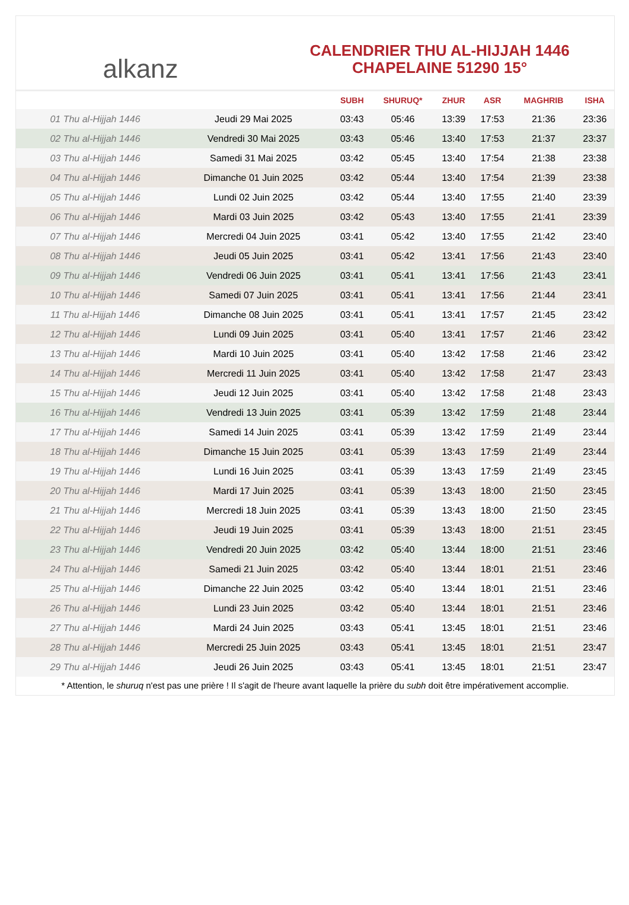alkanz
CALENDRIER THU AL-HIJJAH 1446
CHAPELAINE 51290 15°
| | | SUBH | SHURUQ* | ZHUR | ASR | MAGHRIB | ISHA |
| --- | --- | --- | --- | --- | --- | --- | --- |
| 01 Thu al-Hijjah 1446 | Jeudi 29 Mai 2025 | 03:43 | 05:46 | 13:39 | 17:53 | 21:36 | 23:36 |
| 02 Thu al-Hijjah 1446 | Vendredi 30 Mai 2025 | 03:43 | 05:46 | 13:40 | 17:53 | 21:37 | 23:37 |
| 03 Thu al-Hijjah 1446 | Samedi 31 Mai 2025 | 03:42 | 05:45 | 13:40 | 17:54 | 21:38 | 23:38 |
| 04 Thu al-Hijjah 1446 | Dimanche 01 Juin 2025 | 03:42 | 05:44 | 13:40 | 17:54 | 21:39 | 23:38 |
| 05 Thu al-Hijjah 1446 | Lundi 02 Juin 2025 | 03:42 | 05:44 | 13:40 | 17:55 | 21:40 | 23:39 |
| 06 Thu al-Hijjah 1446 | Mardi 03 Juin 2025 | 03:42 | 05:43 | 13:40 | 17:55 | 21:41 | 23:39 |
| 07 Thu al-Hijjah 1446 | Mercredi 04 Juin 2025 | 03:41 | 05:42 | 13:40 | 17:55 | 21:42 | 23:40 |
| 08 Thu al-Hijjah 1446 | Jeudi 05 Juin 2025 | 03:41 | 05:42 | 13:41 | 17:56 | 21:43 | 23:40 |
| 09 Thu al-Hijjah 1446 | Vendredi 06 Juin 2025 | 03:41 | 05:41 | 13:41 | 17:56 | 21:43 | 23:41 |
| 10 Thu al-Hijjah 1446 | Samedi 07 Juin 2025 | 03:41 | 05:41 | 13:41 | 17:56 | 21:44 | 23:41 |
| 11 Thu al-Hijjah 1446 | Dimanche 08 Juin 2025 | 03:41 | 05:41 | 13:41 | 17:57 | 21:45 | 23:42 |
| 12 Thu al-Hijjah 1446 | Lundi 09 Juin 2025 | 03:41 | 05:40 | 13:41 | 17:57 | 21:46 | 23:42 |
| 13 Thu al-Hijjah 1446 | Mardi 10 Juin 2025 | 03:41 | 05:40 | 13:42 | 17:58 | 21:46 | 23:42 |
| 14 Thu al-Hijjah 1446 | Mercredi 11 Juin 2025 | 03:41 | 05:40 | 13:42 | 17:58 | 21:47 | 23:43 |
| 15 Thu al-Hijjah 1446 | Jeudi 12 Juin 2025 | 03:41 | 05:40 | 13:42 | 17:58 | 21:48 | 23:43 |
| 16 Thu al-Hijjah 1446 | Vendredi 13 Juin 2025 | 03:41 | 05:39 | 13:42 | 17:59 | 21:48 | 23:44 |
| 17 Thu al-Hijjah 1446 | Samedi 14 Juin 2025 | 03:41 | 05:39 | 13:42 | 17:59 | 21:49 | 23:44 |
| 18 Thu al-Hijjah 1446 | Dimanche 15 Juin 2025 | 03:41 | 05:39 | 13:43 | 17:59 | 21:49 | 23:44 |
| 19 Thu al-Hijjah 1446 | Lundi 16 Juin 2025 | 03:41 | 05:39 | 13:43 | 17:59 | 21:49 | 23:45 |
| 20 Thu al-Hijjah 1446 | Mardi 17 Juin 2025 | 03:41 | 05:39 | 13:43 | 18:00 | 21:50 | 23:45 |
| 21 Thu al-Hijjah 1446 | Mercredi 18 Juin 2025 | 03:41 | 05:39 | 13:43 | 18:00 | 21:50 | 23:45 |
| 22 Thu al-Hijjah 1446 | Jeudi 19 Juin 2025 | 03:41 | 05:39 | 13:43 | 18:00 | 21:51 | 23:45 |
| 23 Thu al-Hijjah 1446 | Vendredi 20 Juin 2025 | 03:42 | 05:40 | 13:44 | 18:00 | 21:51 | 23:46 |
| 24 Thu al-Hijjah 1446 | Samedi 21 Juin 2025 | 03:42 | 05:40 | 13:44 | 18:01 | 21:51 | 23:46 |
| 25 Thu al-Hijjah 1446 | Dimanche 22 Juin 2025 | 03:42 | 05:40 | 13:44 | 18:01 | 21:51 | 23:46 |
| 26 Thu al-Hijjah 1446 | Lundi 23 Juin 2025 | 03:42 | 05:40 | 13:44 | 18:01 | 21:51 | 23:46 |
| 27 Thu al-Hijjah 1446 | Mardi 24 Juin 2025 | 03:43 | 05:41 | 13:45 | 18:01 | 21:51 | 23:46 |
| 28 Thu al-Hijjah 1446 | Mercredi 25 Juin 2025 | 03:43 | 05:41 | 13:45 | 18:01 | 21:51 | 23:47 |
| 29 Thu al-Hijjah 1446 | Jeudi 26 Juin 2025 | 03:43 | 05:41 | 13:45 | 18:01 | 21:51 | 23:47 |
* Attention, le shuruq n'est pas une prière ! Il s'agit de l'heure avant laquelle la prière du subh doit être impérativement accomplie.